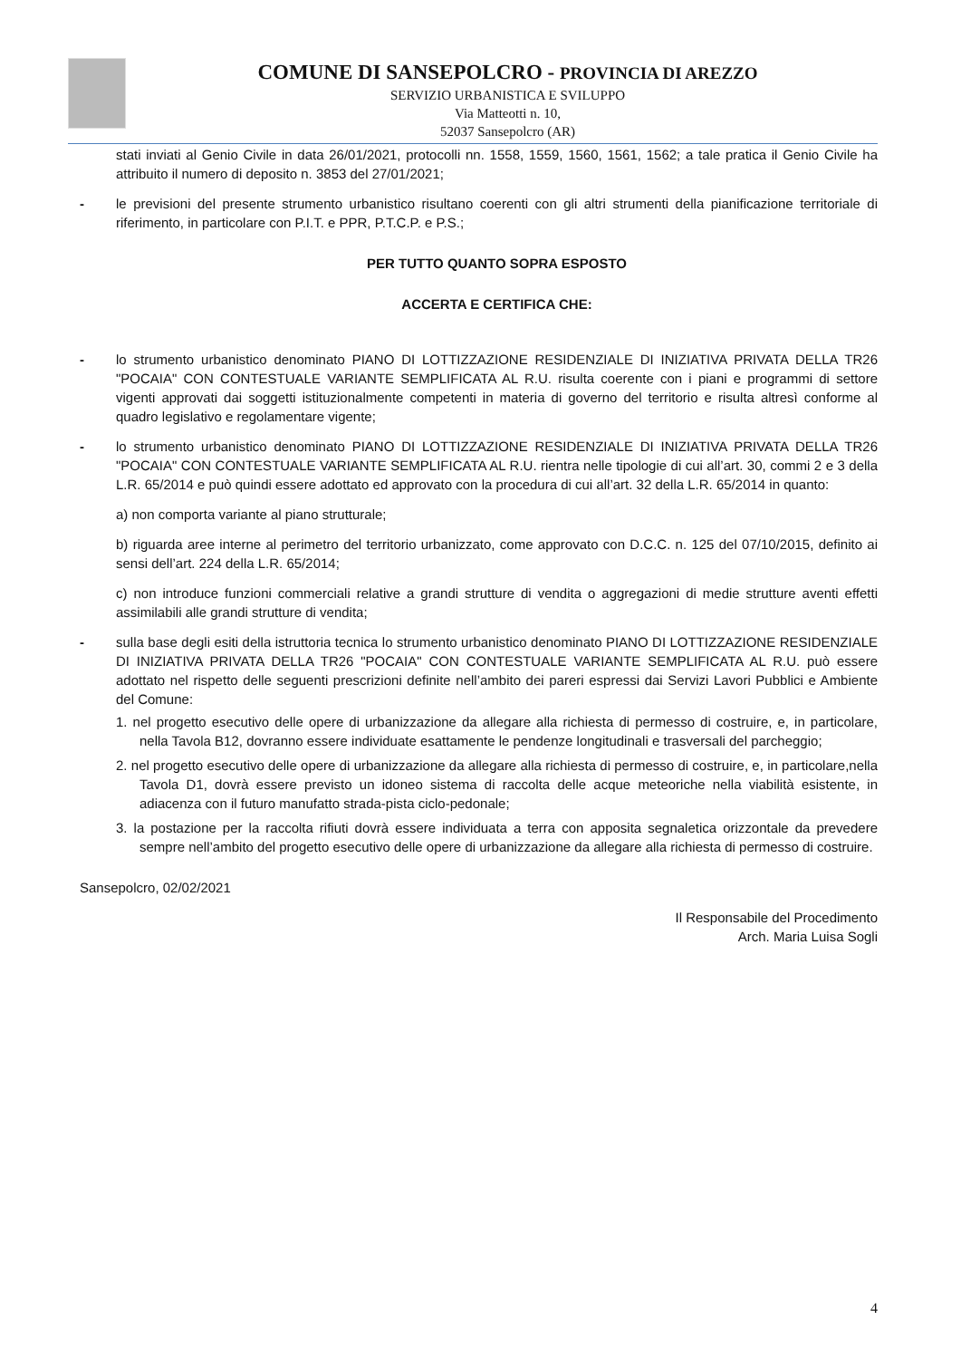COMUNE DI SANSEPOLCRO - PROVINCIA DI AREZZO
SERVIZIO URBANISTICA E SVILUPPO
Via Matteotti n. 10,
52037 Sansepolcro (AR)
stati inviati al Genio Civile in data 26/01/2021, protocolli nn. 1558, 1559, 1560, 1561, 1562; a tale pratica il Genio Civile ha attribuito il numero di deposito n. 3853 del 27/01/2021;
- le previsioni del presente strumento urbanistico risultano coerenti con gli altri strumenti della pianificazione territoriale di riferimento, in particolare con P.I.T. e PPR, P.T.C.P. e P.S.;
PER TUTTO QUANTO SOPRA ESPOSTO
ACCERTA E CERTIFICA CHE:
- lo strumento urbanistico denominato PIANO DI LOTTIZZAZIONE RESIDENZIALE DI INIZIATIVA PRIVATA DELLA TR26 "POCAIA" CON CONTESTUALE VARIANTE SEMPLIFICATA AL R.U. risulta coerente con i piani e programmi di settore vigenti approvati dai soggetti istituzionalmente competenti in materia di governo del territorio e risulta altresì conforme al quadro legislativo e regolamentare vigente;
- lo strumento urbanistico denominato PIANO DI LOTTIZZAZIONE RESIDENZIALE DI INIZIATIVA PRIVATA DELLA TR26 "POCAIA" CON CONTESTUALE VARIANTE SEMPLIFICATA AL R.U. rientra nelle tipologie di cui all’art. 30, commi 2 e 3 della L.R. 65/2014 e può quindi essere adottato ed approvato con la procedura di cui all’art. 32 della L.R. 65/2014 in quanto:
a) non comporta variante al piano strutturale;
b) riguarda aree interne al perimetro del territorio urbanizzato, come approvato con D.C.C. n. 125 del 07/10/2015, definito ai sensi dell’art. 224 della L.R. 65/2014;
c) non introduce funzioni commerciali relative a grandi strutture di vendita o aggregazioni di medie strutture aventi effetti assimilabili alle grandi strutture di vendita;
- sulla base degli esiti della istruttoria tecnica lo strumento urbanistico denominato PIANO DI LOTTIZZAZIONE RESIDENZIALE DI INIZIATIVA PRIVATA DELLA TR26 "POCAIA" CON CONTESTUALE VARIANTE SEMPLIFICATA AL R.U. può essere adottato nel rispetto delle seguenti prescrizioni definite nell’ambito dei pareri espressi dai Servizi Lavori Pubblici e Ambiente del Comune:
1. nel progetto esecutivo delle opere di urbanizzazione da allegare alla richiesta di permesso di costruire, e, in particolare, nella Tavola B12, dovranno essere individuate esattamente le pendenze longitudinali e trasversali del parcheggio;
2. nel progetto esecutivo delle opere di urbanizzazione da allegare alla richiesta di permesso di costruire, e, in particolare,nella Tavola D1, dovrà essere previsto un idoneo sistema di raccolta delle acque meteoriche nella viabilità esistente, in adiacenza con il futuro manufatto strada-pista ciclo-pedonale;
3. la postazione per la raccolta rifiuti dovrà essere individuata a terra con apposita segnaletica orizzontale da prevedere sempre nell’ambito del progetto esecutivo delle opere di urbanizzazione da allegare alla richiesta di permesso di costruire.
Sansepolcro, 02/02/2021
Il Responsabile del Procedimento
Arch. Maria Luisa Sogli
4